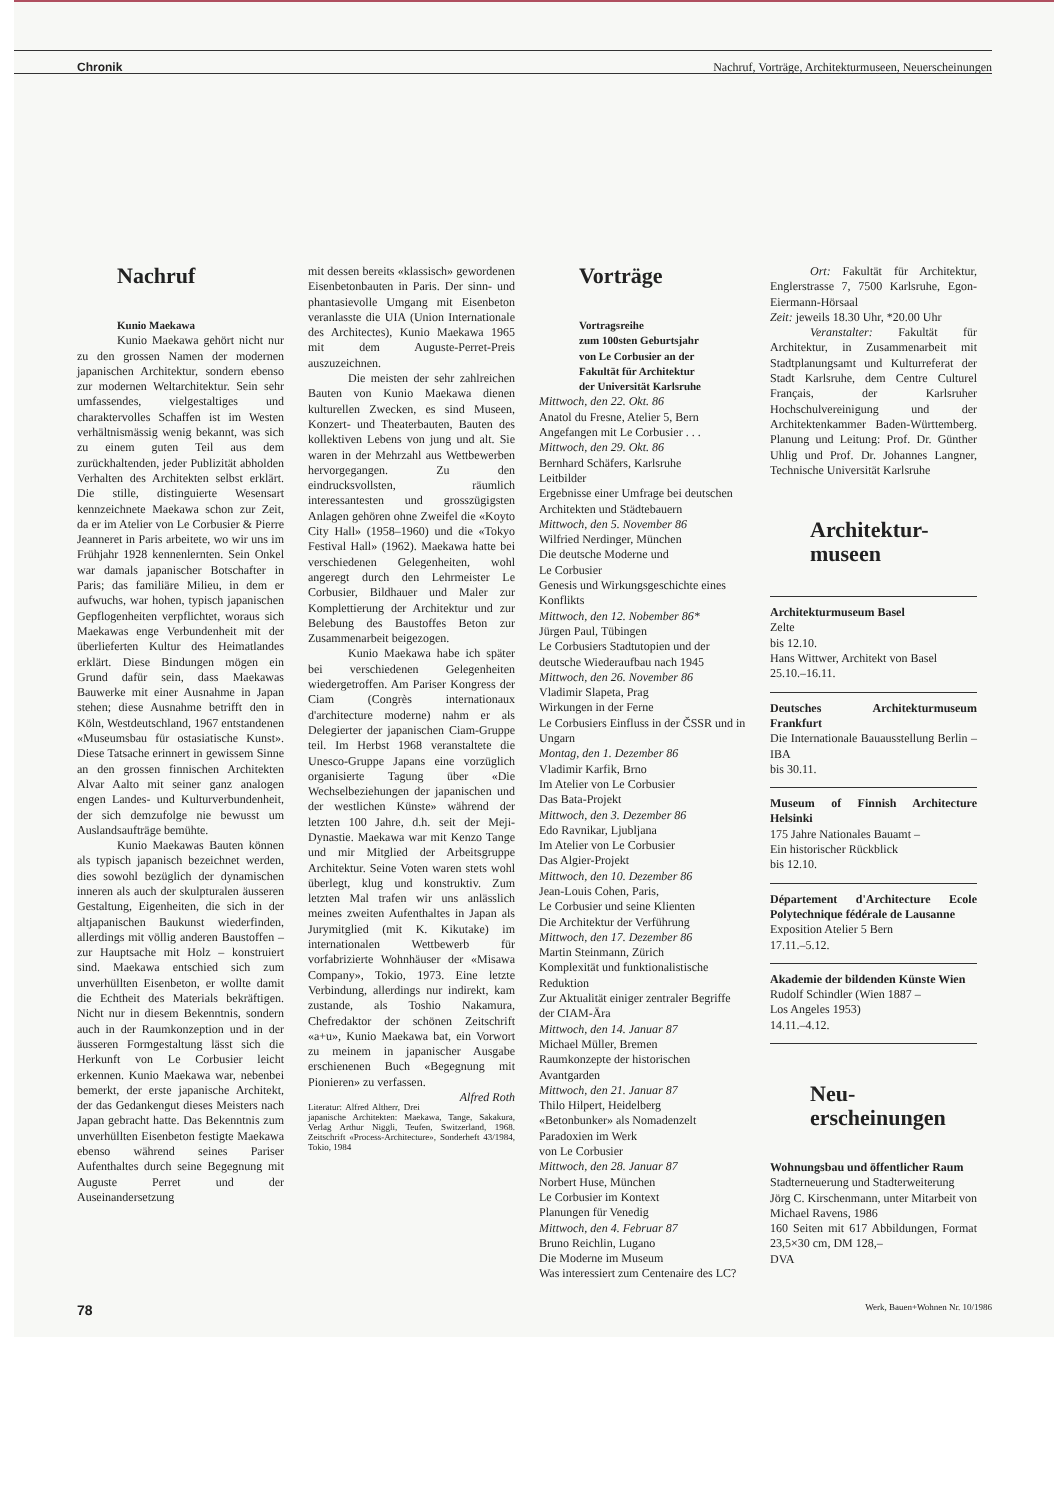Chronik Nachruf, Vorträge, Architekturmuseen, Neuerscheinungen
Nachruf
Kunio Maekawa
Kunio Maekawa gehört nicht nur zu den grossen Namen der modernen japanischen Architektur, sondern ebenso zur modernen Weltarchitektur. Sein sehr umfassendes, vielgestaltiges und charaktervolles Schaffen ist im Westen verhältnismässig wenig bekannt, was sich zu einem guten Teil aus dem zurückhaltenden, jeder Publizität abholden Verhalten des Architekten selbst erklärt. Die stille, distinguierte Wesensart kennzeichnete Maekawa schon zur Zeit, da er im Atelier von Le Corbusier & Pierre Jeanneret in Paris arbeitete, wo wir uns im Frühjahr 1928 kennenlernten. Sein Onkel war damals japanischer Botschafter in Paris; das familiäre Milieu, in dem er aufwuchs, war hohen, typisch japanischen Gepflogenheiten verpflichtet, woraus sich Maekawas enge Verbundenheit mit der überlieferten Kultur des Heimatlandes erklärt. Diese Bindungen mögen ein Grund dafür sein, dass Maekawas Bauwerke mit einer Ausnahme in Japan stehen; diese Ausnahme betrifft den in Köln, Westdeutschland, 1967 entstandenen «Museumsbau für ostasiatische Kunst». Diese Tatsache erinnert in gewissem Sinne an den grossen finnischen Architekten Alvar Aalto mit seiner ganz analogen engen Landes- und Kulturverbundenheit, der sich demzufolge nie bewusst um Auslandsaufträge bemühte.
Kunio Maekawas Bauten können als typisch japanisch bezeichnet werden, dies sowohl bezüglich der dynamischen inneren als auch der skulpturalen äusseren Gestaltung, Eigenheiten, die sich in der altjapanischen Baukunst wiederfinden, allerdings mit völlig anderen Baustoffen – zur Hauptsache mit Holz – konstruiert sind. Maekawa entschied sich zum unverhüllten Eisenbeton, er wollte damit die Echtheit des Materials bekräftigen. Nicht nur in diesem Bekenntnis, sondern auch in der Raumkonzeption und in der äusseren Formgestaltung lässt sich die Herkunft von Le Corbusier leicht erkennen. Kunio Maekawa war, nebenbei bemerkt, der erste japanische Architekt, der das Gedankengut dieses Meisters nach Japan gebracht hatte. Das Bekenntnis zum unverhüllten Eisenbeton festigte Maekawa ebenso während seines Pariser Aufenthaltes durch seine Begegnung mit Auguste Perret und der Auseinandersetzung
mit dessen bereits «klassisch» gewordenen Eisenbetonbauten in Paris. Der sinn- und phantasievolle Umgang mit Eisenbeton veranlasste die UIA (Union Internationale des Architectes), Kunio Maekawa 1965 mit dem Auguste-Perret-Preis auszuzeichnen.
Die meisten der sehr zahlreichen Bauten von Kunio Maekawa dienen kulturellen Zwecken, es sind Museen, Konzert- und Theaterbauten, Bauten des kollektiven Lebens von jung und alt. Sie waren in der Mehrzahl aus Wettbewerben hervorgegangen. Zu den eindrucksvollsten, räumlich interessantesten und grosszügigsten Anlagen gehören ohne Zweifel die «Koyto City Hall» (1958–1960) und die «Tokyo Festival Hall» (1962). Maekawa hatte bei verschiedenen Gelegenheiten, wohl angeregt durch den Lehrmeister Le Corbusier, Bildhauer und Maler zur Komplettierung der Architektur und zur Belebung des Baustoffes Beton zur Zusammenarbeit beigezogen.
Kunio Maekawa habe ich später bei verschiedenen Gelegenheiten wiedergetroffen. Am Pariser Kongress der Ciam (Congrès internationaux d'architecture moderne) nahm er als Delegierter der japanischen Ciam-Gruppe teil. Im Herbst 1968 veranstaltete die Unesco-Gruppe Japans eine vorzüglich organisierte Tagung über «Die Wechselbeziehungen der japanischen und der westlichen Künste» während der letzten 100 Jahre, d.h. seit der Meji-Dynastie. Maekawa war mit Kenzo Tange und mir Mitglied der Arbeitsgruppe Architektur. Seine Voten waren stets wohl überlegt, klug und konstruktiv. Zum letzten Mal trafen wir uns anlässlich meines zweiten Aufenthaltes in Japan als Jurymitglied (mit K. Kikutake) im internationalen Wettbewerb für vorfabrizierte Wohnhäuser der «Misawa Company», Tokio, 1973. Eine letzte Verbindung, allerdings nur indirekt, kam zustande, als Toshio Nakamura, Chefredaktor der schönen Zeitschrift «a+u», Kunio Maekawa bat, ein Vorwort zu meinem in japanischer Ausgabe erschienenen Buch «Begegnung mit Pionieren» zu verfassen. Alfred Roth
Literatur: Alfred Altherr, Drei japanische Architekten: Maekawa, Tange, Sakakura, Verlag Arthur Niggli, Teufen, Switzerland, 1968. Zeitschrift «Process-Architecture», Sonderheft 43/1984, Tokio, 1984
Vorträge
Vortragsreihe
zum 100sten Geburtsjahr
von Le Corbusier an der
Fakultät für Architektur
der Universität Karlsruhe
Mittwoch, den 22. Okt. 86
Anatol du Fresne, Atelier 5, Bern
Angefangen mit Le Corbusier . . .
Mittwoch, den 29. Okt. 86
Bernhard Schäfers, Karlsruhe
Leitbilder
Ergebnisse einer Umfrage bei deutschen Architekten und Städtebauern
Mittwoch, den 5. November 86
Wilfried Nerdinger, München
Die deutsche Moderne und
Le Corbusier
Genesis und Wirkungsgeschichte eines Konflikts
Mittwoch, den 12. Nobember 86*
Jürgen Paul, Tübingen
Le Corbusiers Stadtutopien und der deutsche Wiederaufbau nach 1945
Mittwoch, den 26. November 86
Vladimir Slapeta, Prag
Wirkungen in der Ferne
Le Corbusiers Einfluss in der ČSSR und in Ungarn
Montag, den 1. Dezember 86
Vladimir Karfik, Brno
Im Atelier von Le Corbusier
Das Bata-Projekt
Mittwoch, den 3. Dezember 86
Edo Ravnikar, Ljubljana
Im Atelier von Le Corbusier
Das Algier-Projekt
Mittwoch, den 10. Dezember 86
Jean-Louis Cohen, Paris,
Le Corbusier und seine Klienten
Die Architektur der Verführung
Mittwoch, den 17. Dezember 86
Martin Steinmann, Zürich
Komplexität und funktionalistische Reduktion
Zur Aktualität einiger zentraler Begriffe der CIAM-Ära
Mittwoch, den 14. Januar 87
Michael Müller, Bremen
Raumkonzepte der historischen Avantgarden
Mittwoch, den 21. Januar 87
Thilo Hilpert, Heidelberg
«Betonbunker» als Nomadenzelt
Paradoxien im Werk
von Le Corbusier
Mittwoch, den 28. Januar 87
Norbert Huse, München
Le Corbusier im Kontext
Planungen für Venedig
Mittwoch, den 4. Februar 87
Bruno Reichlin, Lugano
Die Moderne im Museum
Was interessiert zum Centenaire des LC?
Ort: Fakultät für Architektur, Englerstrasse 7, 7500 Karlsruhe, Egon-Eiermann-Hörsaal
Zeit: jeweils 18.30 Uhr, *20.00 Uhr
Veranstalter: Fakultät für Architektur, in Zusammenarbeit mit Stadtplanungsamt und Kulturreferat der Stadt Karlsruhe, dem Centre Culturel Français, der Karlsruher Hochschulvereinigung und der Architektenkammer Baden-Württemberg. Planung und Leitung: Prof. Dr. Günther Uhlig und Prof. Dr. Johannes Langner, Technische Universität Karlsruhe
Architektur-
museen
Architekturmuseum Basel
Zelte
bis 12.10.
Hans Wittwer, Architekt von Basel
25.10.–16.11.
Deutsches Architekturmuseum Frankfurt
Die Internationale Bauausstellung Berlin – IBA
bis 30.11.
Museum of Finnish Architecture Helsinki
175 Jahre Nationales Bauamt –
Ein historischer Rückblick
bis 12.10.
Département d'Architecture Ecole Polytechnique fédérale de Lausanne
Exposition Atelier 5 Bern
17.11.–5.12.
Akademie der bildenden Künste Wien
Rudolf Schindler (Wien 1887 –
Los Angeles 1953)
14.11.–4.12.
Neu-
erscheinungen
Wohnungsbau und öffentlicher Raum
Stadterneuerung und Stadterweiterung
Jörg C. Kirschenmann, unter Mitarbeit von Michael Ravens, 1986
160 Seiten mit 617 Abbildungen, Format 23,5×30 cm, DM 128,–
DVA
78 Werk, Bauen+Wohnen Nr. 10/1986